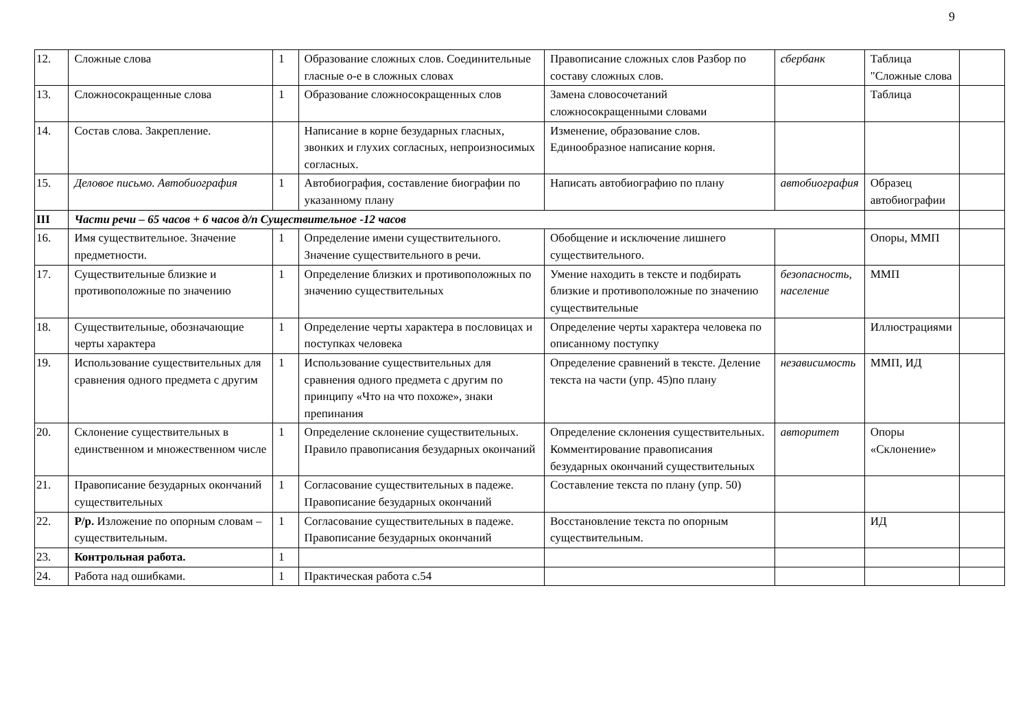9
| 12. | Сложные слова | 1 | Образование сложных слов. Соединительные гласные о-е в сложных словах | Правописание сложных слов Разбор по составу сложных слов. | сбербанк | Таблица "Сложные слова | |
| 13. | Сложносокращенные слова | 1 | Образование сложносокращенных слов | Замена словосочетаний сложносокращенными словами | | Таблица | |
| 14. | Состав слова. Закрепление. | | Написание в корне безударных гласных, звонких и глухих согласных, непроизносимых согласных. | Изменение, образование слов. Единообразное написание корня. | | | |
| 15. | Деловое письмо. Автобиография | 1 | Автобиография, составление биографии по указанному плану | Написать автобиографию по плану | автобиография | Образец автобиографии | |
| III | Части речи – 65 часов + 6 часов д/п Существительное -12 часов | | | | | | |
| 16. | Имя существительное. Значение предметности. | 1 | Определение имени существительного. Значение существительного в речи. | Обобщение и исключение лишнего существительного. | | Опоры, ММП | |
| 17. | Существительные близкие и противоположные по значению | 1 | Определение близких и противоположных по значению существительных | Умение находить в тексте и подбирать близкие и противоположные по значению существительные | безопасность, население | ММП | |
| 18. | Существительные, обозначающие черты характера | 1 | Определение черты характера в пословицах и поступках человека | Определение черты характера человека по описанному поступку | | Иллюстрациями | |
| 19. | Использование существительных для сравнения одного предмета с другим | 1 | Использование существительных для сравнения одного предмета с другим по принципу «Что на что похоже», знаки препинания | Определение сравнений в тексте. Деление текста на части (упр. 45)по плану | независимость | ММП, ИД | |
| 20. | Склонение существительных в единственном и множественном числе | 1 | Определение склонение существительных. Правило правописания безударных окончаний | Определение склонения существительных. Комментирование правописания безударных окончаний существительных | авторитет | Опоры «Склонение» | |
| 21. | Правописание безударных окончаний существительных | 1 | Согласование существительных в падеже. Правописание безударных окончаний | Составление текста по плану (упр. 50) | | | |
| 22. | Р/р. Изложение по опорным словам – существительным. | 1 | Согласование существительных в падеже. Правописание безударных окончаний | Восстановление текста по опорным существительным. | | ИД | |
| 23. | Контрольная работа. | 1 | | | | | |
| 24. | Работа над ошибками. | 1 | Практическая работа с.54 | | | | |